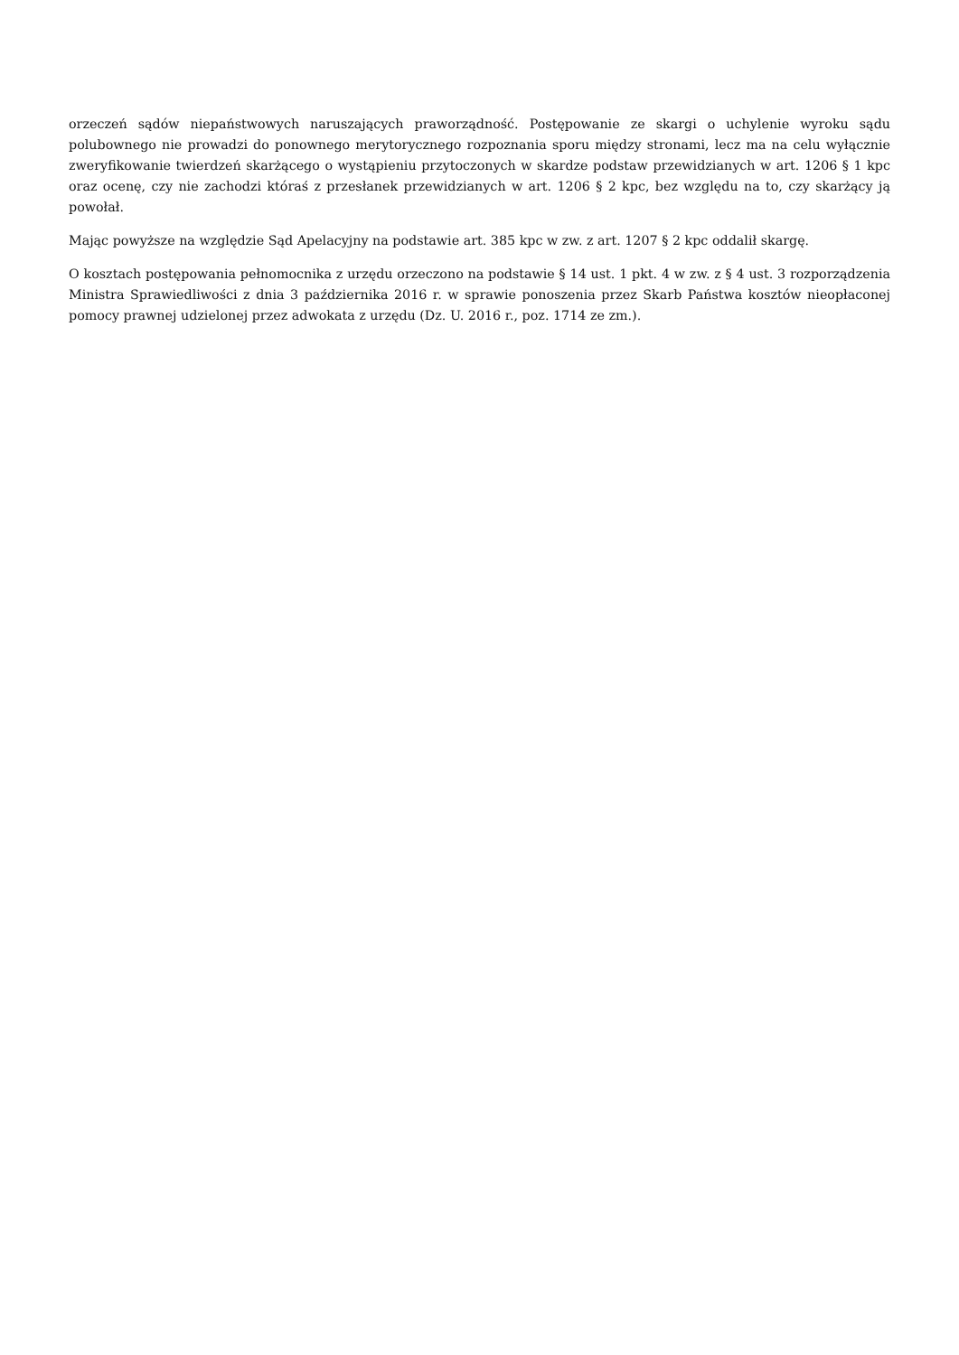orzeczeń sądów niepaństwowych naruszających praworządność. Postępowanie ze skargi o uchylenie wyroku sądu polubownego nie prowadzi do ponownego merytorycznego rozpoznania sporu między stronami, lecz ma na celu wyłącznie zweryfikowanie twierdzeń skarżącego o wystąpieniu przytoczonych w skardze podstaw przewidzianych w art. 1206 § 1 kpc oraz ocenę, czy nie zachodzi któraś z przesłanek przewidzianych w art. 1206 § 2 kpc, bez względu na to, czy skarżący ją powołał.
Mając powyższe na względzie Sąd Apelacyjny na podstawie art. 385 kpc w zw. z art. 1207 § 2 kpc oddalił skargę.
O kosztach postępowania pełnomocnika z urzędu orzeczono na podstawie § 14 ust. 1 pkt. 4 w zw. z § 4 ust. 3 rozporządzenia Ministra Sprawiedliwości z dnia 3 października 2016 r. w sprawie ponoszenia przez Skarb Państwa kosztów nieopłaconej pomocy prawnej udzielonej przez adwokata z urzędu (Dz. U. 2016 r., poz. 1714 ze zm.).